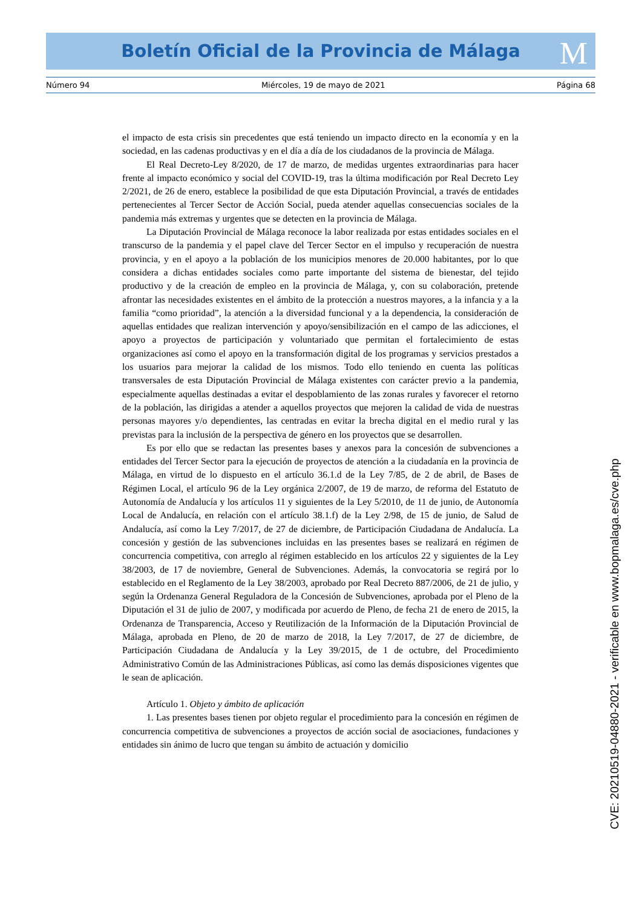Boletín Oficial de la Provincia de Málaga M
Número 94 Miércoles, 19 de mayo de 2021 Página 68
el impacto de esta crisis sin precedentes que está teniendo un impacto directo en la economía y en la sociedad, en las cadenas productivas y en el día a día de los ciudadanos de la provincia de Málaga.
El Real Decreto-Ley 8/2020, de 17 de marzo, de medidas urgentes extraordinarias para hacer frente al impacto económico y social del COVID-19, tras la última modificación por Real Decreto Ley 2/2021, de 26 de enero, establece la posibilidad de que esta Diputación Provincial, a través de entidades pertenecientes al Tercer Sector de Acción Social, pueda atender aquellas consecuencias sociales de la pandemia más extremas y urgentes que se detecten en la provincia de Málaga.
La Diputación Provincial de Málaga reconoce la labor realizada por estas entidades sociales en el transcurso de la pandemia y el papel clave del Tercer Sector en el impulso y recuperación de nuestra provincia, y en el apoyo a la población de los municipios menores de 20.000 habitantes, por lo que considera a dichas entidades sociales como parte importante del sistema de bienestar, del tejido productivo y de la creación de empleo en la provincia de Málaga, y, con su colaboración, pretende afrontar las necesidades existentes en el ámbito de la protección a nuestros mayores, a la infancia y a la familia “como prioridad”, la atención a la diversidad funcional y a la dependencia, la consideración de aquellas entidades que realizan intervención y apoyo/sensibilización en el campo de las adicciones, el apoyo a proyectos de participación y voluntariado que permitan el fortalecimiento de estas organizaciones así como el apoyo en la transformación digital de los programas y servicios prestados a los usuarios para mejorar la calidad de los mismos. Todo ello teniendo en cuenta las políticas transversales de esta Diputación Provincial de Málaga existentes con carácter previo a la pandemia, especialmente aquellas destinadas a evitar el despoblamiento de las zonas rurales y favorecer el retorno de la población, las dirigidas a atender a aquellos proyectos que mejoren la calidad de vida de nuestras personas mayores y/o dependientes, las centradas en evitar la brecha digital en el medio rural y las previstas para la inclusión de la perspectiva de género en los proyectos que se desarrollen.
Es por ello que se redactan las presentes bases y anexos para la concesión de subvenciones a entidades del Tercer Sector para la ejecución de proyectos de atención a la ciudadanía en la provincia de Málaga, en virtud de lo dispuesto en el artículo 36.1.d de la Ley 7/85, de 2 de abril, de Bases de Régimen Local, el artículo 96 de la Ley orgánica 2/2007, de 19 de marzo, de reforma del Estatuto de Autonomía de Andalucía y los artículos 11 y siguientes de la Ley 5/2010, de 11 de junio, de Autonomía Local de Andalucía, en relación con el artículo 38.1.f) de la Ley 2/98, de 15 de junio, de Salud de Andalucía, así como la Ley 7/2017, de 27 de diciembre, de Participación Ciudadana de Andalucía. La concesión y gestión de las subvenciones incluidas en las presentes bases se realizará en régimen de concurrencia competitiva, con arreglo al régimen establecido en los artículos 22 y siguientes de la Ley 38/2003, de 17 de noviembre, General de Subvenciones. Además, la convocatoria se regirá por lo establecido en el Reglamento de la Ley 38/2003, aprobado por Real Decreto 887/2006, de 21 de julio, y según la Ordenanza General Reguladora de la Concesión de Subvenciones, aprobada por el Pleno de la Diputación el 31 de julio de 2007, y modificada por acuerdo de Pleno, de fecha 21 de enero de 2015, la Ordenanza de Transparencia, Acceso y Reutilización de la Información de la Diputación Provincial de Málaga, aprobada en Pleno, de 20 de marzo de 2018, la Ley 7/2017, de 27 de diciembre, de Participación Ciudadana de Andalucía y la Ley 39/2015, de 1 de octubre, del Procedimiento Administrativo Común de las Administraciones Públicas, así como las demás disposiciones vigentes que le sean de aplicación.
Artículo 1. Objeto y ámbito de aplicación
1. Las presentes bases tienen por objeto regular el procedimiento para la concesión en régimen de concurrencia competitiva de subvenciones a proyectos de acción social de asociaciones, fundaciones y entidades sin ánimo de lucro que tengan su ámbito de actuación y domicilio
CVE: 20210519-04880-2021 - verificable en www.bopmalaga.es/cve.php